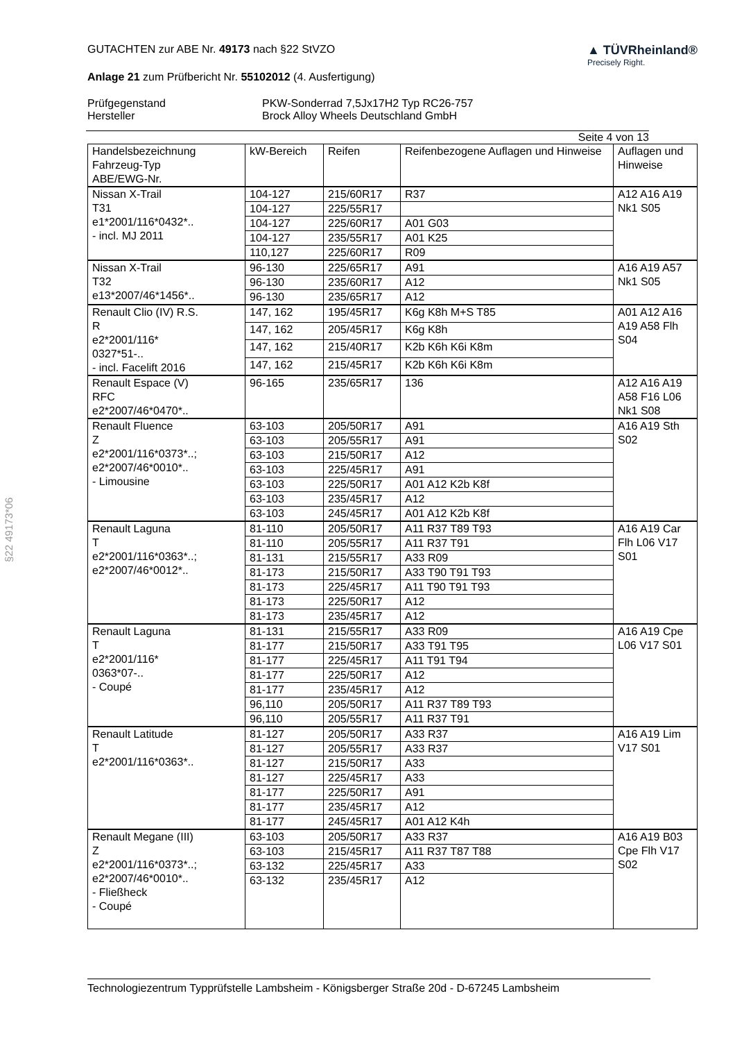§22 49173*06
GUTACHTEN zur ABE Nr. 49173 nach §22 StVZO
Anlage 21 zum Prüfbericht Nr. 55102012 (4. Ausfertigung)
▲ TÜVRheinland®
Precisely Right.
Prüfgegenstand PKW-Sonderrad 7,5Jx17H2 Typ RC26-757 Hersteller Brock Alloy Wheels Deutschland GmbH
Seite 4 von 13
| Handelsbezeichnung Fahrzeug-Typ ABE/EWG-Nr. | kW-Bereich | Reifen | Reifenbezogene Auflagen und Hinweise | Auflagen und Hinweise |
| --- | --- | --- | --- | --- |
| Nissan X-Trail T31 e1*2001/116*0432*.. - incl. MJ 2011 | 104-127 | 215/60R17 | R37 | A12 A16 A19 Nk1 S05 |
| | 104-127 | 225/55R17 | | |
| | 104-127 | 225/60R17 | A01 G03 | |
| | 104-127 | 235/55R17 | A01 K25 | |
| | 110,127 | 225/60R17 | R09 | |
| Nissan X-Trail T32 e13*2007/46*1456*.. | 96-130 | 225/65R17 | A91 | A16 A19 A57 Nk1 S05 |
| | 96-130 | 235/60R17 | A12 | |
| | 96-130 | 235/65R17 | A12 | |
| Renault Clio (IV) R.S. R e2*2001/116* 0327*51-.. - incl. Facelift 2016 | 147, 162 | 195/45R17 | K6g K8h M+S T85 | A01 A12 A16 A19 A58 Flh S04 |
| | 147, 162 | 205/45R17 | K6g K8h | |
| | 147, 162 | 215/40R17 | K2b K6h K6i K8m | |
| | 147, 162 | 215/45R17 | K2b K6h K6i K8m | |
| Renault Espace (V) RFC e2*2007/46*0470*.. | 96-165 | 235/65R17 | 136 | A12 A16 A19 A58 F16 L06 Nk1 S08 |
| Renault Fluence Z e2*2001/116*0373*..; e2*2007/46*0010*.. - Limousine | 63-103 | 205/50R17 | A91 | A16 A19 Sth S02 |
| | 63-103 | 205/55R17 | A91 | |
| | 63-103 | 215/50R17 | A12 | |
| | 63-103 | 225/45R17 | A91 | |
| | 63-103 | 225/50R17 | A01 A12 K2b K8f | |
| | 63-103 | 235/45R17 | A12 | |
| | 63-103 | 245/45R17 | A01 A12 K2b K8f | |
| Renault Laguna T e2*2001/116*0363*..; e2*2007/46*0012*.. | 81-110 | 205/50R17 | A11 R37 T89 T93 | A16 A19 Car Flh L06 V17 S01 |
| | 81-110 | 205/55R17 | A11 R37 T91 | |
| | 81-131 | 215/55R17 | A33 R09 | |
| | 81-173 | 215/50R17 | A33 T90 T91 T93 | |
| | 81-173 | 225/45R17 | A11 T90 T91 T93 | |
| | 81-173 | 225/50R17 | A12 | |
| | 81-173 | 235/45R17 | A12 | |
| Renault Laguna T e2*2001/116* 0363*07-.. - Coupé | 81-131 | 215/55R17 | A33 R09 | A16 A19 Cpe L06 V17 S01 |
| | 81-177 | 215/50R17 | A33 T91 T95 | |
| | 81-177 | 225/45R17 | A11 T91 T94 | |
| | 81-177 | 225/50R17 | A12 | |
| | 81-177 | 235/45R17 | A12 | |
| | 96,110 | 205/50R17 | A11 R37 T89 T93 | |
| | 96,110 | 205/55R17 | A11 R37 T91 | |
| Renault Latitude T e2*2001/116*0363*.. | 81-127 | 205/50R17 | A33 R37 | A16 A19 Lim V17 S01 |
| | 81-127 | 205/55R17 | A33 R37 | |
| | 81-127 | 215/50R17 | A33 | |
| | 81-127 | 225/45R17 | A33 | |
| | 81-177 | 225/50R17 | A91 | |
| | 81-177 | 235/45R17 | A12 | |
| | 81-177 | 245/45R17 | A01 A12 K4h | |
| Renault Megane (III) Z e2*2001/116*0373*..; e2*2007/46*0010*.. - Fließheck - Coupé | 63-103 | 205/50R17 | A33 R37 | A16 A19 B03 Cpe Flh V17 S02 |
| | 63-103 | 215/45R17 | A11 R37 T87 T88 | |
| | 63-132 | 225/45R17 | A33 | |
| | 63-132 | 235/45R17 | A12 | |
Technologiezentrum Typprüfstelle Lambsheim - Königsberger Straße 20d - D-67245 Lambsheim